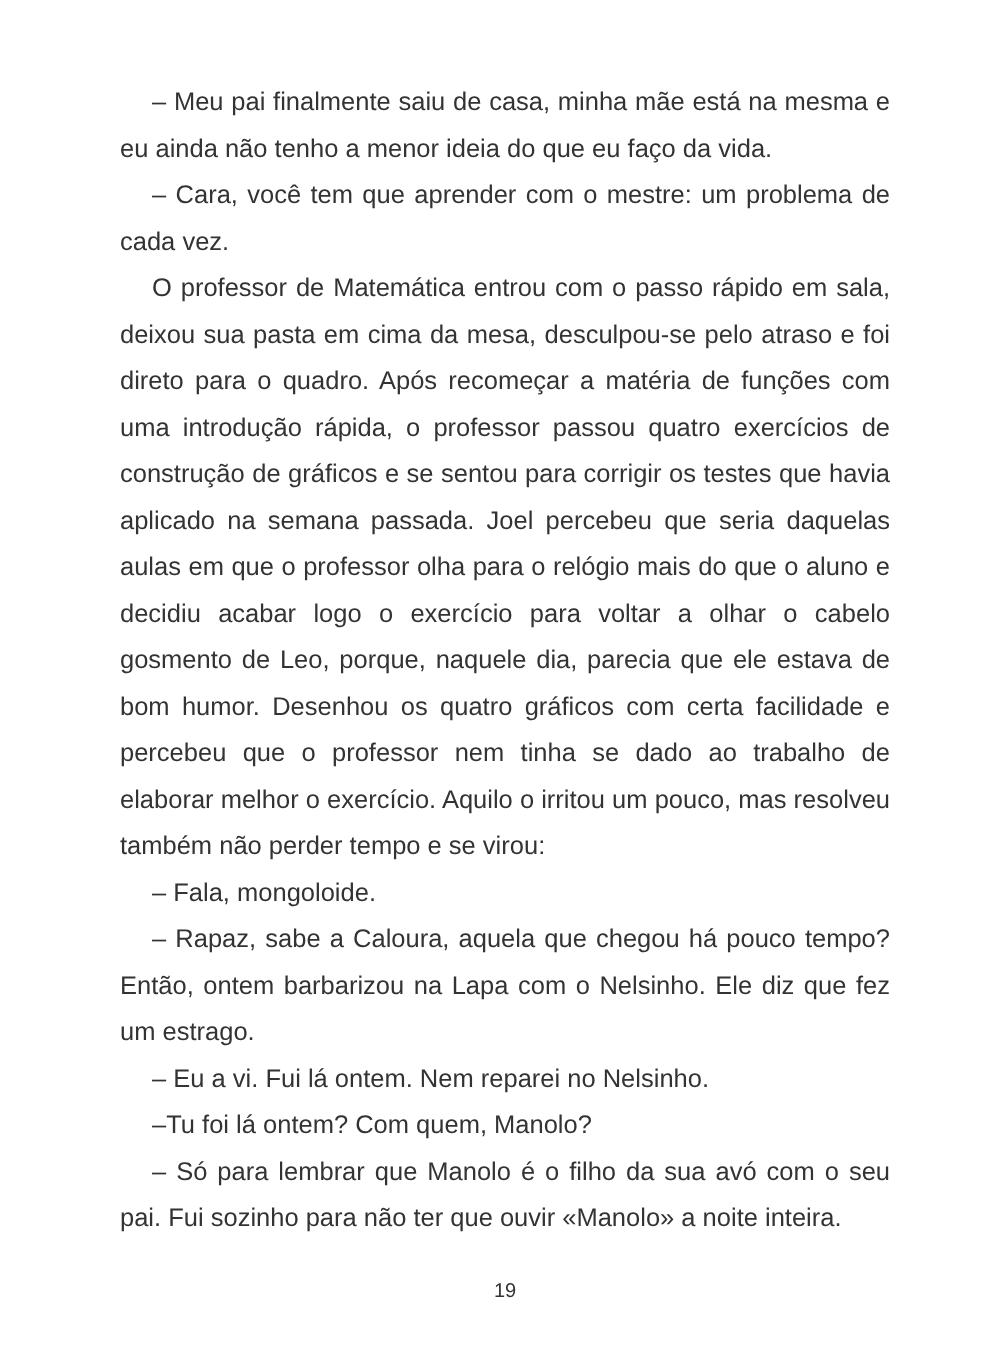– Meu pai finalmente saiu de casa, minha mãe está na mesma e eu ainda não tenho a menor ideia do que eu faço da vida.
– Cara, você tem que aprender com o mestre: um problema de cada vez.
O professor de Matemática entrou com o passo rápido em sala, deixou sua pasta em cima da mesa, desculpou-se pelo atraso e foi direto para o quadro. Após recomeçar a matéria de funções com uma introdução rápida, o professor passou quatro exercícios de construção de gráficos e se sentou para corrigir os testes que havia aplicado na semana passada. Joel percebeu que seria daquelas aulas em que o professor olha para o relógio mais do que o aluno e decidiu acabar logo o exercício para voltar a olhar o cabelo gosmento de Leo, porque, naquele dia, parecia que ele estava de bom humor. Desenhou os quatro gráficos com certa facilidade e percebeu que o professor nem tinha se dado ao trabalho de elaborar melhor o exercício. Aquilo o irritou um pouco, mas resolveu também não perder tempo e se virou:
– Fala, mongoloide.
– Rapaz, sabe a Caloura, aquela que chegou há pouco tempo? Então, ontem barbarizou na Lapa com o Nelsinho. Ele diz que fez um estrago.
– Eu a vi. Fui lá ontem. Nem reparei no Nelsinho.
–Tu foi lá ontem? Com quem, Manolo?
– Só para lembrar que Manolo é o filho da sua avó com o seu pai. Fui sozinho para não ter que ouvir «Manolo» a noite inteira.
19